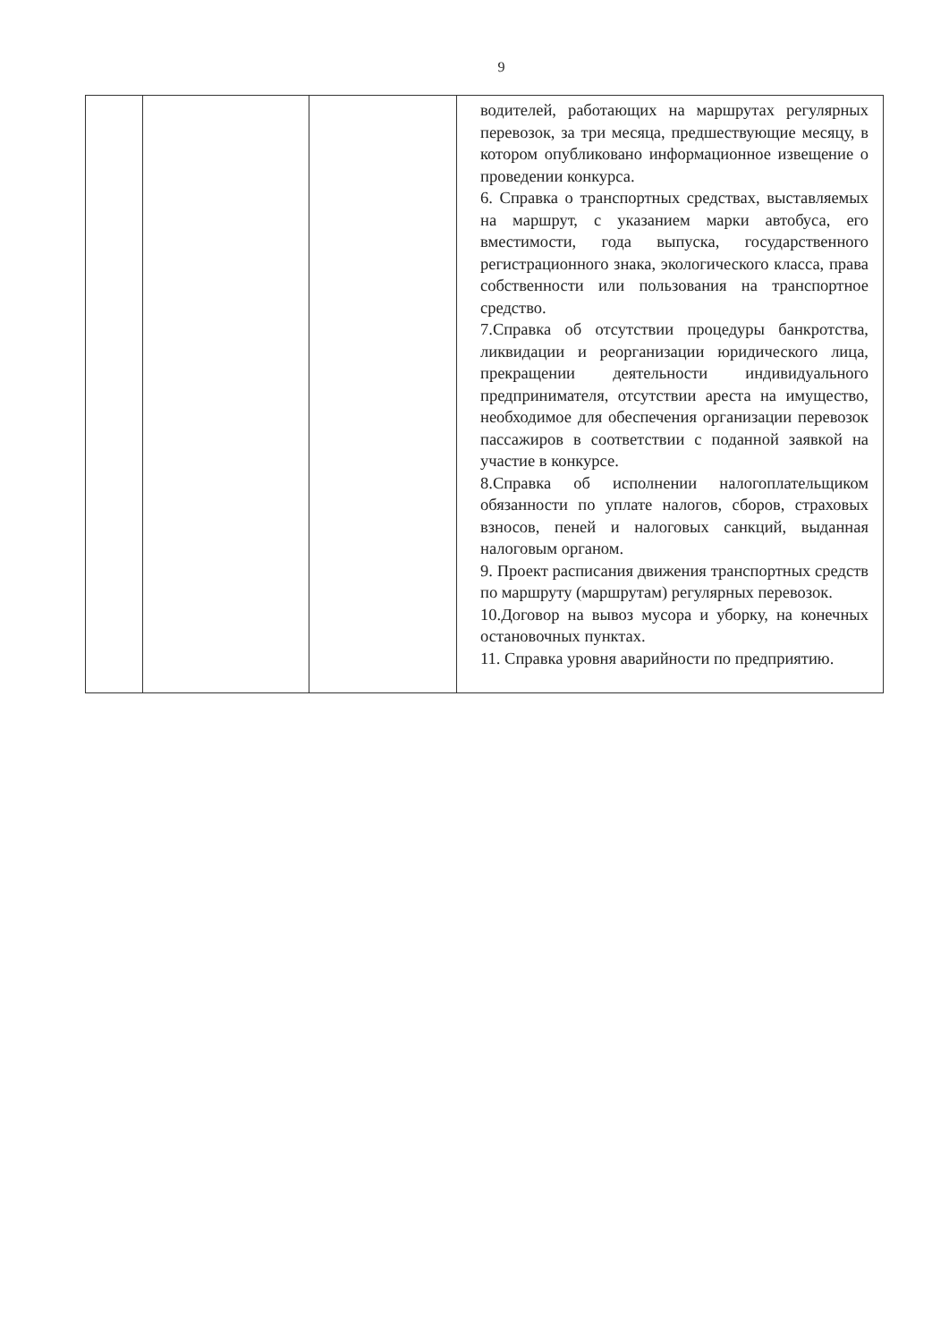9
| | | | водителей, работающих на маршрутах регулярных перевозок, за три месяца, предшествующие месяцу, в котором опубликовано информационное извещение о проведении конкурса. 6. Справка о транспортных средствах, выставляемых на маршрут, с указанием марки автобуса, его вместимости, года выпуска, государственного регистрационного знака, экологического класса, права собственности или пользования на транспортное средство. 7.Справка об отсутствии процедуры банкротства, ликвидации и реорганизации юридического лица, прекращении деятельности индивидуального предпринимателя, отсутствии ареста на имущество, необходимое для обеспечения организации перевозок пассажиров в соответствии с поданной заявкой на участие в конкурсе. 8.Справка об исполнении налогоплательщиком обязанности по уплате налогов, сборов, страховых взносов, пеней и налоговых санкций, выданная налоговым органом. 9. Проект расписания движения транспортных средств по маршруту (маршрутам) регулярных перевозок. 10.Договор на вывоз мусора и уборку, на конечных остановочных пунктах. 11. Справка уровня аварийности по предприятию. |